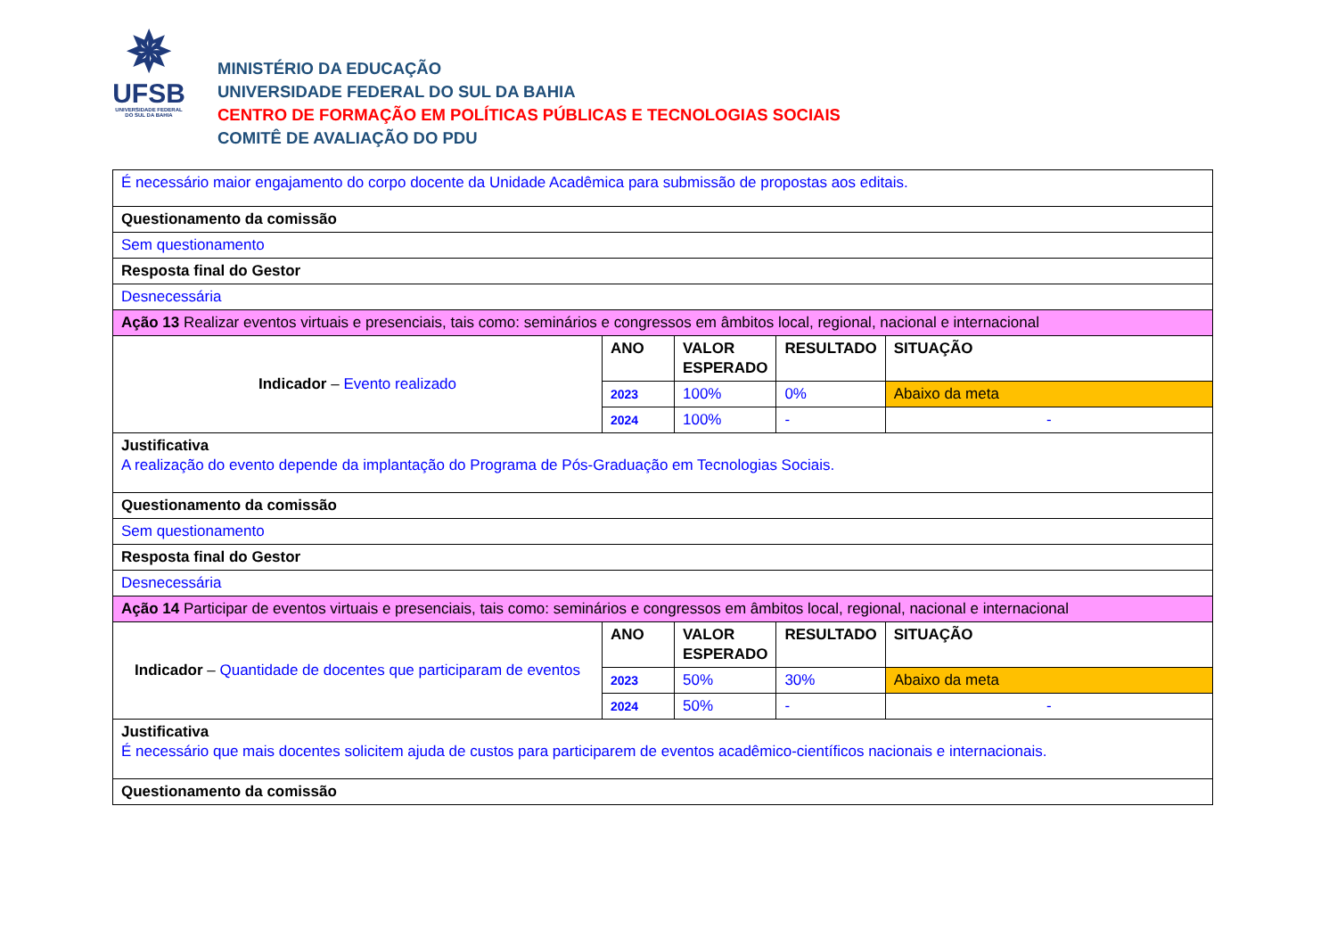✵
UFSB
UNIVERSIDADE FEDERAL
DO SUL DA BAHIA
MINISTÉRIO DA EDUCAÇÃO
UNIVERSIDADE FEDERAL DO SUL DA BAHIA
CENTRO DE FORMAÇÃO EM POLÍTICAS PÚBLICAS E TECNOLOGIAS SOCIAIS
COMITÊ DE AVALIAÇÃO DO PDU
| É necessário maior engajamento do corpo docente da Unidade Acadêmica para submissão de propostas aos editais. | | | | |
| Questionamento da comissão | | | | |
| Sem questionamento | | | | |
| Resposta final do Gestor | | | | |
| Desnecessária | | | | |
| Ação 13 Realizar eventos virtuais e presenciais, tais como: seminários e congressos em âmbitos local, regional, nacional e internacional | | | | |
| Indicador – Evento realizado | ANO | VALOR ESPERADO | RESULTADO | SITUAÇÃO |
| | 2023 | 100% | 0% | Abaixo da meta |
| | 2024 | 100% | - | - |
| Justificativa A realização do evento depende da implantação do Programa de Pós-Graduação em Tecnologias Sociais. | | | | |
| Questionamento da comissão | | | | |
| Sem questionamento | | | | |
| Resposta final do Gestor | | | | |
| Desnecessária | | | | |
| Ação 14 Participar de eventos virtuais e presenciais, tais como: seminários e congressos em âmbitos local, regional, nacional e internacional | | | | |
| Indicador – Quantidade de docentes que participaram de eventos | ANO | VALOR ESPERADO | RESULTADO | SITUAÇÃO |
| | 2023 | 50% | 30% | Abaixo da meta |
| | 2024 | 50% | - | - |
| Justificativa É necessário que mais docentes solicitem ajuda de custos para participarem de eventos acadêmico-científicos nacionais e internacionais. | | | | |
| Questionamento da comissão | | | | |